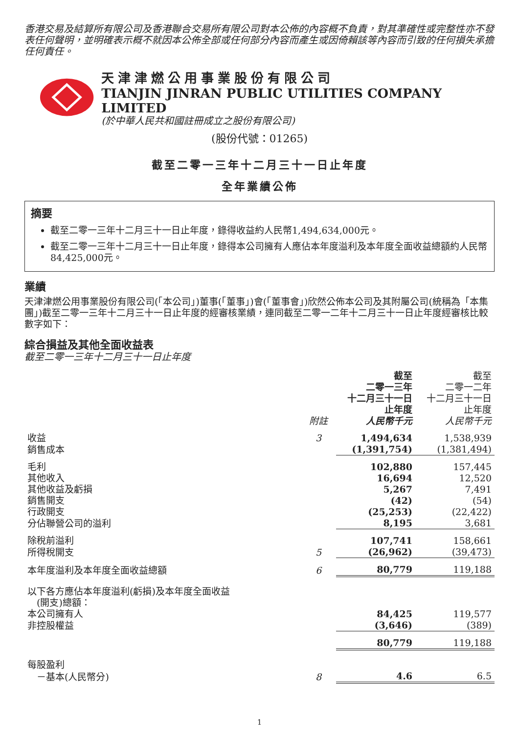香港交易及結算所有限公司及香港聯合交易所有限公司對本公佈的內容概不負責，對其準確性或完整性亦不發表任何聲明，並明確表示概不就因本公佈全部或任何部分內容而產生或因倚賴該等內容而引致的任何損失承擔任何責任。
天津津燃公用事業股份有限公司
TIANJIN JINRAN PUBLIC UTILITIES COMPANY LIMITED
(於中華人民共和國註冊成立之股份有限公司)
(股份代號：01265)
截至二零一三年十二月三十一日止年度
全年業績公佈
摘要
截至二零一三年十二月三十一日止年度，錄得收益約人民幣1,494,634,000元。
截至二零一三年十二月三十一日止年度，錄得本公司擁有人應佔本年度溢利及本年度全面收益總額約人民幣84,425,000元。
業績
天津津燃公用事業股份有限公司(「本公司」)董事(「董事」)會(「董事會」)欣然公佈本公司及其附屬公司(統稱為「本集團」)截至二零一三年十二月三十一日止年度的經審核業績，連同截至二零一二年十二月三十一日止年度經審核比較數字如下：
綜合損益及其他全面收益表
截至二零一三年十二月三十一日止年度
| | 附註 | 截至 二零一三年 十二月三十一日 止年度 人民幣千元 | 截至 二零一二年 十二月三十一日 止年度 人民幣千元 |
| --- | --- | --- | --- |
| 收益 | 3 | 1,494,634 | 1,538,939 |
| 銷售成本 | | (1,391,754) | (1,381,494) |
| 毛利 | | 102,880 | 157,445 |
| 其他收入 | | 16,694 | 12,520 |
| 其他收益及虧損 | | 5,267 | 7,491 |
| 銷售開支 | | (42) | (54) |
| 行政開支 | | (25,253) | (22,422) |
| 分佔聯營公司的溢利 | | 8,195 | 3,681 |
| 除稅前溢利 | | 107,741 | 158,661 |
| 所得稅開支 | 5 | (26,962) | (39,473) |
| 本年度溢利及本年度全面收益總額 | 6 | 80,779 | 119,188 |
| 以下各方應佔本年度溢利(虧損)及本年度全面收益 (開支)總額： | | | |
| 本公司擁有人 | | 84,425 | 119,577 |
| 非控股權益 | | (3,646) | (389) |
| | | 80,779 | 119,188 |
| 每股盈利 | | | |
| －基本(人民幣分) | 8 | 4.6 | 6.5 |
1